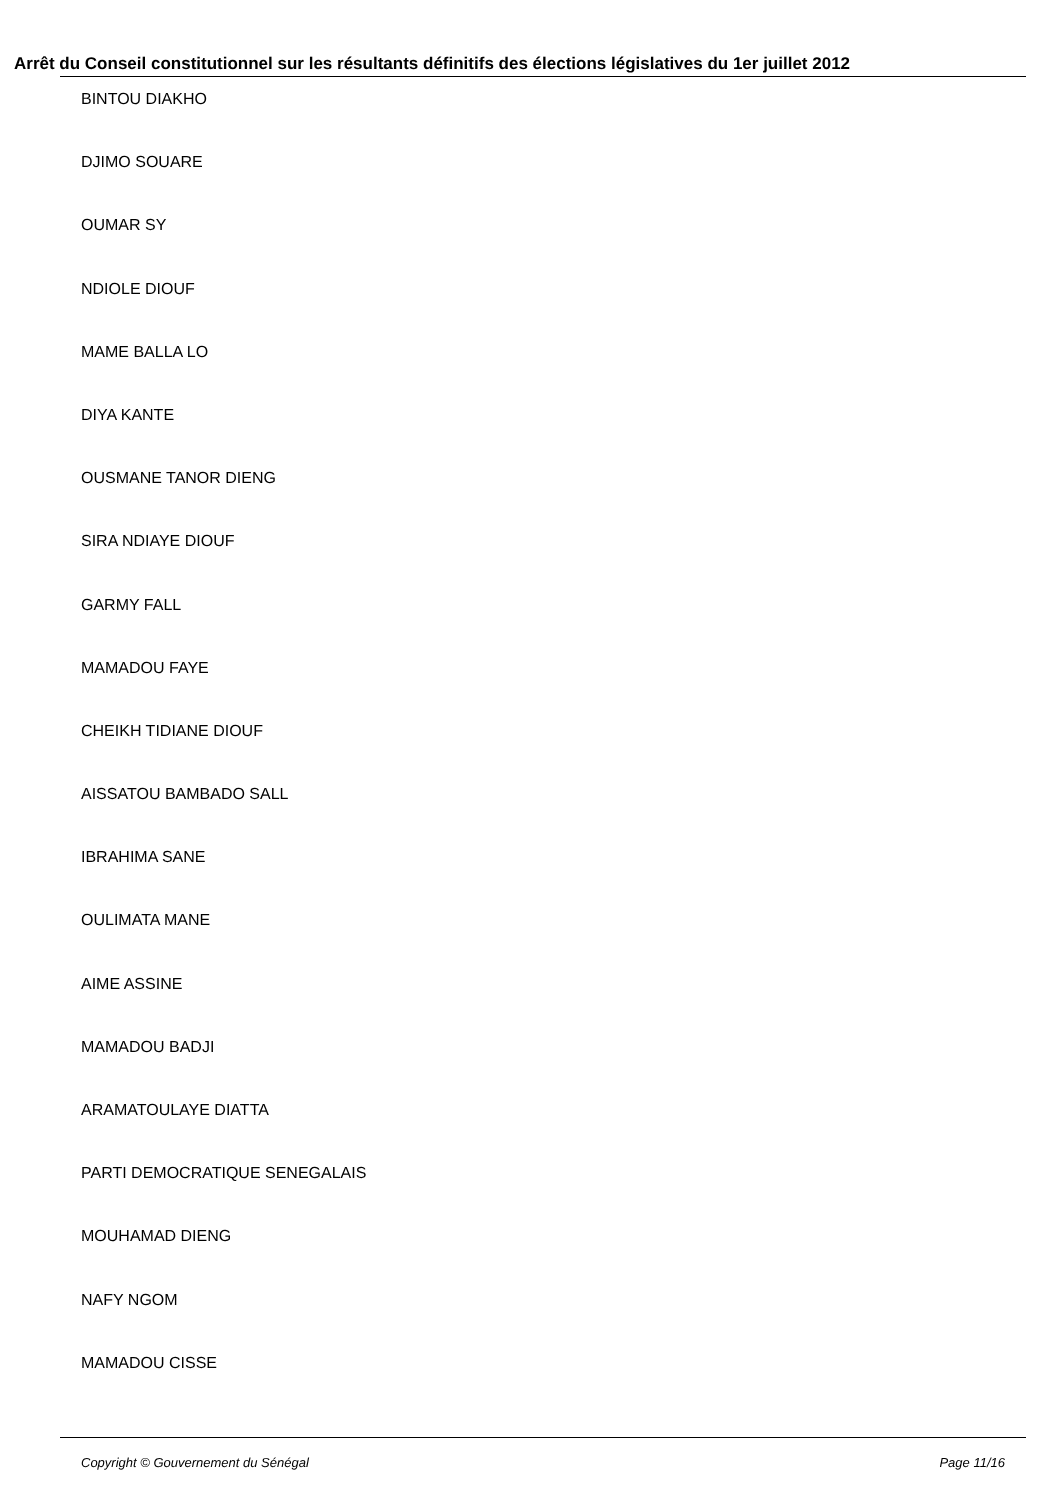Arrêt du Conseil constitutionnel sur les résultants définitifs des élections législatives du 1er juillet 2012
BINTOU DIAKHO
DJIMO SOUARE
OUMAR SY
NDIOLE DIOUF
MAME BALLA LO
DIYA KANTE
OUSMANE TANOR DIENG
SIRA NDIAYE DIOUF
GARMY FALL
MAMADOU FAYE
CHEIKH TIDIANE DIOUF
AISSATOU BAMBADO SALL
IBRAHIMA SANE
OULIMATA MANE
AIME ASSINE
MAMADOU BADJI
ARAMATOULAYE DIATTA
PARTI DEMOCRATIQUE SENEGALAIS
MOUHAMAD DIENG
NAFY NGOM
MAMADOU CISSE
Copyright © Gouvernement du Sénégal Page 11/16